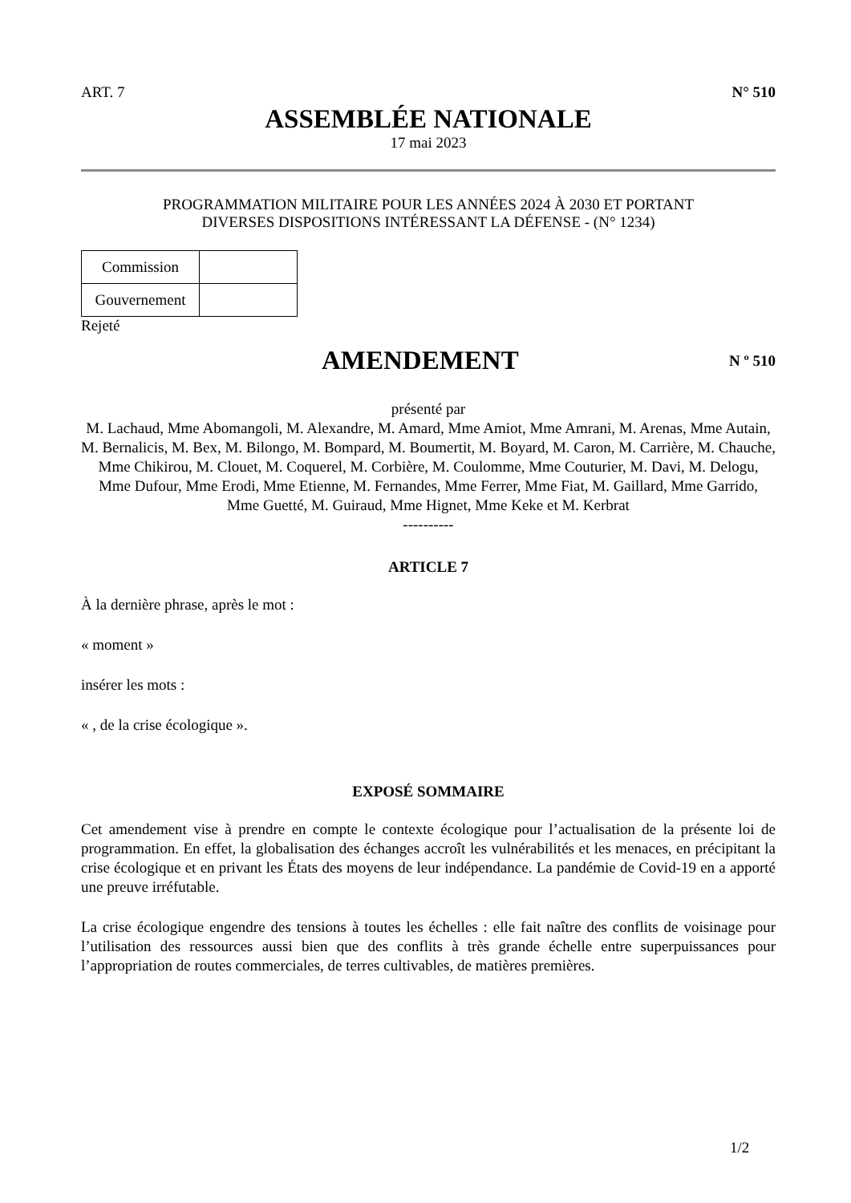ART. 7 N° 510
ASSEMBLÉE NATIONALE
17 mai 2023
PROGRAMMATION MILITAIRE POUR LES ANNÉES 2024 À 2030 ET PORTANT
DIVERSES DISPOSITIONS INTÉRESSANT LA DÉFENSE - (N° 1234)
| Commission | |
| Gouvernement | |
Rejeté
AMENDEMENT
N º 510
présenté par
M. Lachaud, Mme Abomangoli, M. Alexandre, M. Amard, Mme Amiot, Mme Amrani, M. Arenas, Mme Autain, M. Bernalicis, M. Bex, M. Bilongo, M. Bompard, M. Boumertit, M. Boyard, M. Caron, M. Carrière, M. Chauche, Mme Chikirou, M. Clouet, M. Coquerel, M. Corbière, M. Coulomme, Mme Couturier, M. Davi, M. Delogu, Mme Dufour, Mme Erodi, Mme Etienne, M. Fernandes, Mme Ferrer, Mme Fiat, M. Gaillard, Mme Garrido, Mme Guetté, M. Guiraud, Mme Hignet, Mme Keke et M. Kerbrat
----------
ARTICLE 7
À la dernière phrase, après le mot :
« moment »
insérer les mots :
« , de la crise écologique ».
EXPOSÉ SOMMAIRE
Cet amendement vise à prendre en compte le contexte écologique pour l’actualisation de la présente loi de programmation. En effet, la globalisation des échanges accroît les vulnérabilités et les menaces, en précipitant la crise écologique et en privant les États des moyens de leur indépendance. La pandémie de Covid-19 en a apporté une preuve irréfutable.
La crise écologique engendre des tensions à toutes les échelles : elle fait naître des conflits de voisinage pour l’utilisation des ressources aussi bien que des conflits à très grande échelle entre superpuissances pour l’appropriation de routes commerciales, de terres cultivables, de matières premières.
1/2